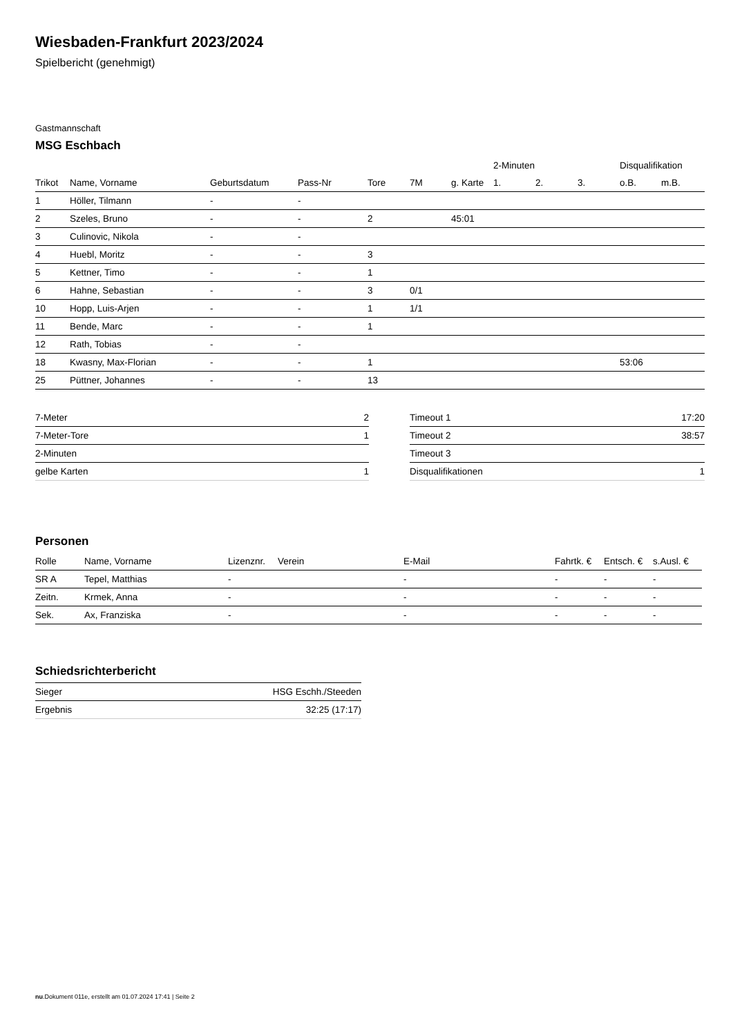Wiesbaden-Frankfurt 2023/2024
Spielbericht (genehmigt)
Gastmannschaft
MSG Eschbach
| | | | | | | | 2-Minuten | | | Disqualifikation | |
| --- | --- | --- | --- | --- | --- | --- | --- | --- | --- | --- | --- |
| Trikot | Name, Vorname | Geburtsdatum | Pass-Nr | Tore | 7M | g. Karte | 1. | 2. | 3. | o.B. | m.B. |
| 1 | Höller, Tilmann | - | - | | | | | | | | |
| 2 | Szeles, Bruno | - | - | 2 | | 45:01 | | | | | |
| 3 | Culinovic, Nikola | - | - | | | | | | | | |
| 4 | Huebl, Moritz | - | - | 3 | | | | | | | |
| 5 | Kettner, Timo | - | - | 1 | | | | | | | |
| 6 | Hahne, Sebastian | - | - | 3 | 0/1 | | | | | | |
| 10 | Hopp, Luis-Arjen | - | - | 1 | 1/1 | | | | | | |
| 11 | Bende, Marc | - | - | 1 | | | | | | | |
| 12 | Rath, Tobias | - | - | | | | | | | | |
| 18 | Kwasny, Max-Florian | - | - | 1 | | | | | | 53:06 | |
| 25 | Püttner, Johannes | - | - | 13 | | | | | | | |
| 7-Meter | 2 |
| 7-Meter-Tore | 1 |
| 2-Minuten | |
| gelbe Karten | 1 |
| Timeout 1 | 17:20 |
| Timeout 2 | 38:57 |
| Timeout 3 | |
| Disqualifikationen | 1 |
Personen
| Rolle | Name, Vorname | Lizenznr. | Verein | E-Mail | Fahrtk. € | Entsch. € | s.Ausl. € |
| --- | --- | --- | --- | --- | --- | --- | --- |
| SR A | Tepel, Matthias | - | | - | - | - | - |
| Zeitn. | Krmek, Anna | - | | - | - | - | - |
| Sek. | Ax, Franziska | - | | - | - | - | - |
Schiedsrichterbericht
| Sieger | HSG Eschh./Steeden |
| Ergebnis | 32:25 (17:17) |
nu.Dokument 011e, erstellt am 01.07.2024 17:41 | Seite 2